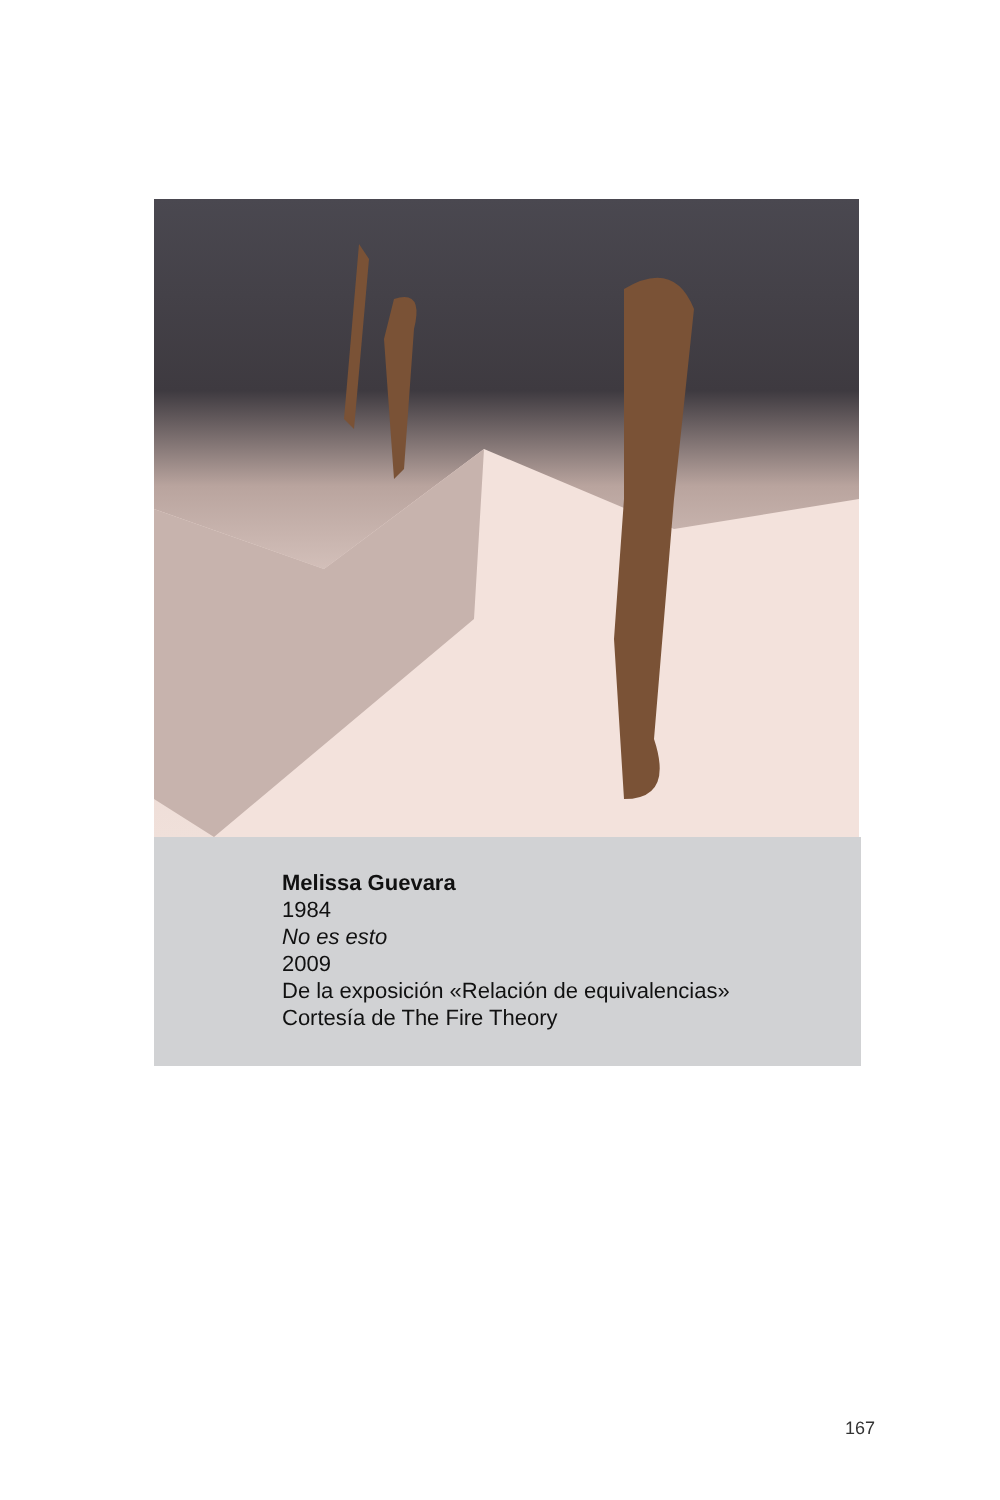Melissa Guevara
1984
No es esto
2009
De la exposición «Relación de equivalencias»
Cortesía de The Fire Theory
167